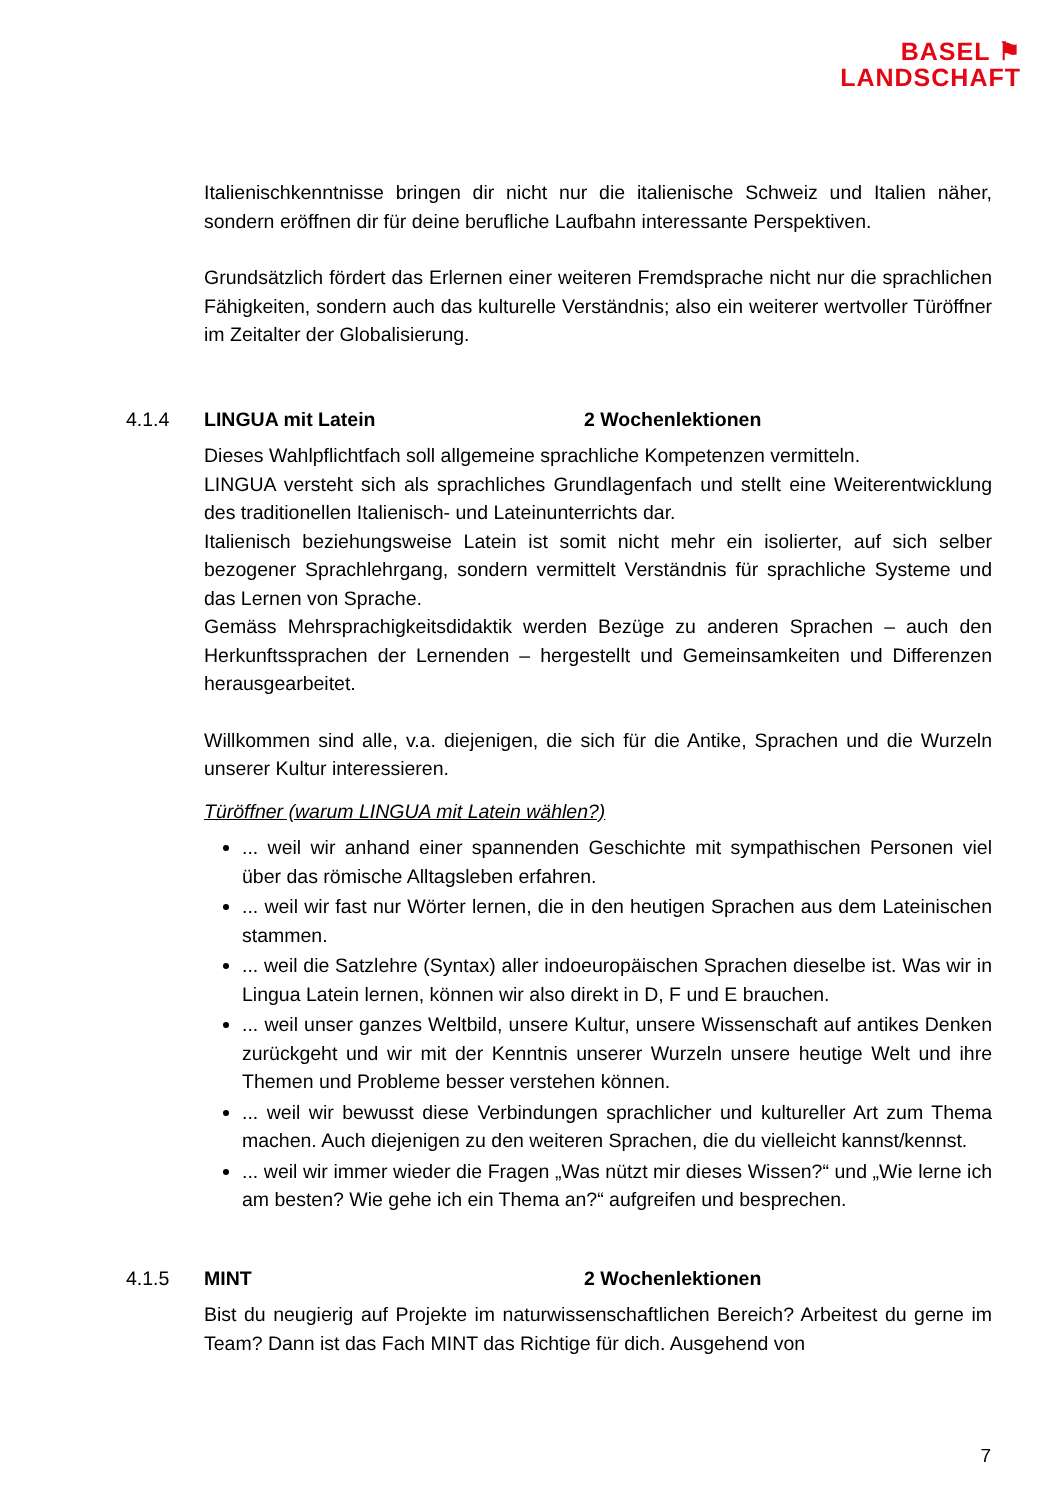BASEL ⚑
LANDSCHAFT
Italienischkenntnisse bringen dir nicht nur die italienische Schweiz und Italien näher, sondern eröffnen dir für deine berufliche Laufbahn interessante Perspektiven.
Grundsätzlich fördert das Erlernen einer weiteren Fremdsprache nicht nur die sprachlichen Fähigkeiten, sondern auch das kulturelle Verständnis; also ein weiterer wertvoller Türöffner im Zeitalter der Globalisierung.
4.1.4 LINGUA mit Latein 2 Wochenlektionen
Dieses Wahlpflichtfach soll allgemeine sprachliche Kompetenzen vermitteln.
LINGUA versteht sich als sprachliches Grundlagenfach und stellt eine Weiterentwicklung des traditionellen Italienisch- und Lateinunterrichts dar.
Italienisch beziehungsweise Latein ist somit nicht mehr ein isolierter, auf sich selber bezogener Sprachlehrgang, sondern vermittelt Verständnis für sprachliche Systeme und das Lernen von Sprache.
Gemäss Mehrsprachigkeitsdidaktik werden Bezüge zu anderen Sprachen – auch den Herkunftssprachen der Lernenden – hergestellt und Gemeinsamkeiten und Differenzen herausgearbeitet.
Willkommen sind alle, v.a. diejenigen, die sich für die Antike, Sprachen und die Wurzeln unserer Kultur interessieren.
Türöffner (warum LINGUA mit Latein wählen?)
... weil wir anhand einer spannenden Geschichte mit sympathischen Personen viel über das römische Alltagsleben erfahren.
... weil wir fast nur Wörter lernen, die in den heutigen Sprachen aus dem Lateinischen stammen.
... weil die Satzlehre (Syntax) aller indoeuropäischen Sprachen dieselbe ist. Was wir in Lingua Latein lernen, können wir also direkt in D, F und E brauchen.
... weil unser ganzes Weltbild, unsere Kultur, unsere Wissenschaft auf antikes Denken zurückgeht und wir mit der Kenntnis unserer Wurzeln unsere heutige Welt und ihre Themen und Probleme besser verstehen können.
... weil wir bewusst diese Verbindungen sprachlicher und kultureller Art zum Thema machen. Auch diejenigen zu den weiteren Sprachen, die du vielleicht kannst/kennst.
... weil wir immer wieder die Fragen „Was nützt mir dieses Wissen?“ und „Wie lerne ich am besten? Wie gehe ich ein Thema an?“ aufgreifen und besprechen.
4.1.5 MINT 2 Wochenlektionen
Bist du neugierig auf Projekte im naturwissenschaftlichen Bereich? Arbeitest du gerne im Team? Dann ist das Fach MINT das Richtige für dich. Ausgehend von
7